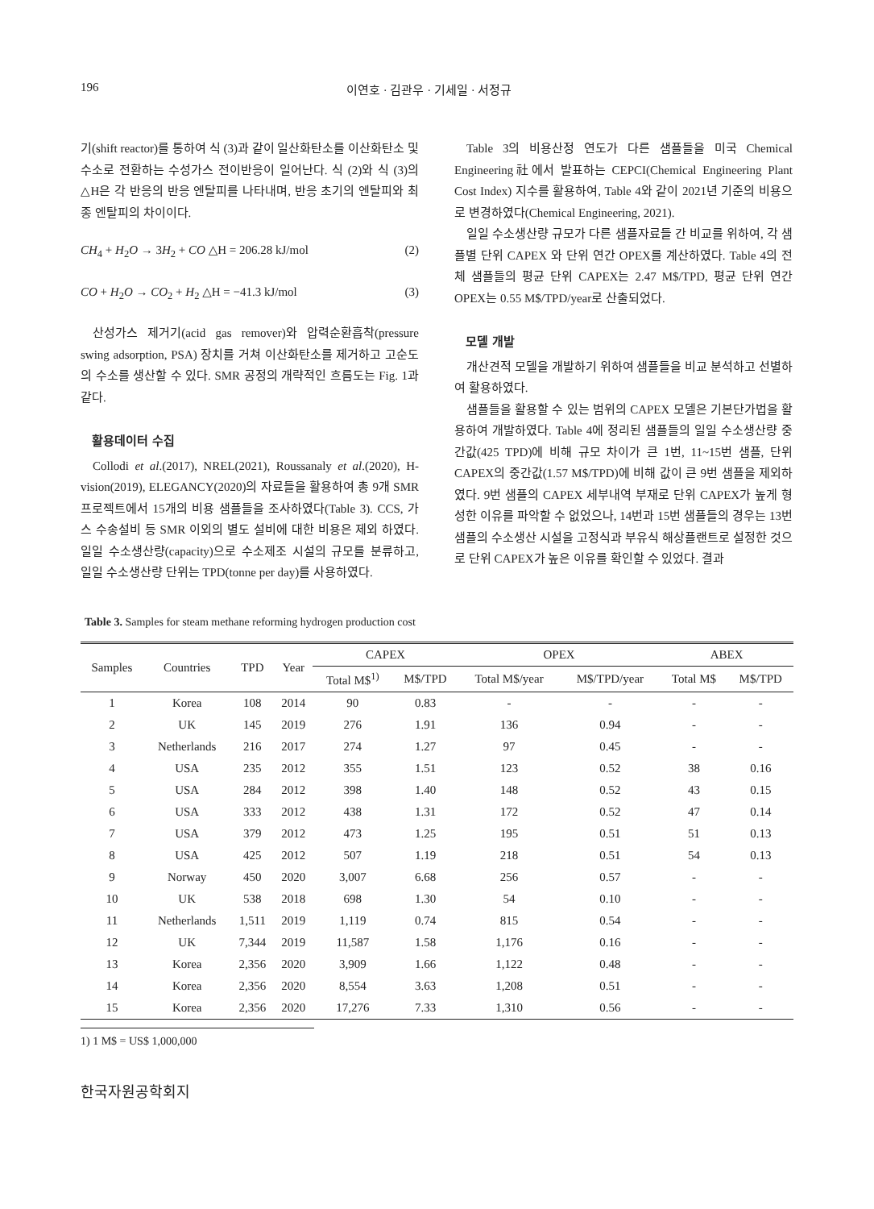196 이연호 · 김관우 · 기세일 · 서정규
기(shift reactor)를 통하여 식 (3)과 같이 일산화탄소를 이산화탄소 및 수소로 전환하는 수성가스 전이반응이 일어난다. 식 (2)와 식 (3)의 △H은 각 반응의 반응 엔탈피를 나타내며, 반응 초기의 엔탈피와 최종 엔탈피의 차이이다.
CH<sub>4</sub> + H<sub>2</sub>O → 3H<sub>2</sub> + CO △H = 206.28 kJ/mol (2)
CO + H<sub>2</sub>O → CO<sub>2</sub> + H<sub>2</sub> △H = −41.3 kJ/mol (3)
산성가스 제거기(acid gas remover)와 압력순환흡착(pressure swing adsorption, PSA) 장치를 거쳐 이산화탄소를 제거하고 고순도의 수소를 생산할 수 있다. SMR 공정의 개략적인 흐름도는 Fig. 1과 같다.
활용데이터 수집
Collodi et al.(2017), NREL(2021), Roussanaly et al.(2020), H-vision(2019), ELEGANCY(2020)의 자료들을 활용하여 총 9개 SMR 프로젝트에서 15개의 비용 샘플들을 조사하였다(Table 3). CCS, 가스 수송설비 등 SMR 이외의 별도 설비에 대한 비용은 제외 하였다. 일일 수소생산량(capacity)으로 수소제조 시설의 규모를 분류하고, 일일 수소생산량 단위는 TPD(tonne per day)를 사용하였다.
Table 3의 비용산정 연도가 다른 샘플들을 미국 Chemical Engineering社에서 발표하는 CEPCI(Chemical Engineering Plant Cost Index) 지수를 활용하여, Table 4와 같이 2021년 기준의 비용으로 변경하였다(Chemical Engineering, 2021).
일일 수소생산량 규모가 다른 샘플자료들 간 비교를 위하여, 각 샘플별 단위 CAPEX 와 단위 연간 OPEX를 계산하였다. Table 4의 전체 샘플들의 평균 단위 CAPEX는 2.47 M$/TPD, 평균 단위 연간 OPEX는 0.55 M$/TPD/year로 산출되었다.
모델 개발
개산견적 모델을 개발하기 위하여 샘플들을 비교 분석하고 선별하여 활용하였다.
샘플들을 활용할 수 있는 범위의 CAPEX 모델은 기본단가법을 활용하여 개발하였다. Table 4에 정리된 샘플들의 일일 수소생산량 중간값(425 TPD)에 비해 규모 차이가 큰 1번, 11~15번 샘플, 단위 CAPEX의 중간값(1.57 M$/TPD)에 비해 값이 큰 9번 샘플을 제외하였다. 9번 샘플의 CAPEX 세부내역 부재로 단위 CAPEX가 높게 형성한 이유를 파악할 수 없었으나, 14번과 15번 샘플들의 경우는 13번 샘플의 수소생산 시설을 고정식과 부유식 해상플랜트로 설정한 것으로 단위 CAPEX가 높은 이유를 확인할 수 있었다. 결과
Table 3. Samples for steam methane reforming hydrogen production cost
| Samples | Countries | TPD | Year | CAPEX | | OPEX | | ABEX | |
| --- | --- | --- | --- | --- | --- | --- | --- | --- | --- |
| | | | | Total M$<sup>1)</sup> | M$/TPD | Total M$/year | M$/TPD/year | Total M$ | M$/TPD |
| 1 | Korea | 108 | 2014 | 90 | 0.83 | - | - | - | - |
| 2 | UK | 145 | 2019 | 276 | 1.91 | 136 | 0.94 | - | - |
| 3 | Netherlands | 216 | 2017 | 274 | 1.27 | 97 | 0.45 | - | - |
| 4 | USA | 235 | 2012 | 355 | 1.51 | 123 | 0.52 | 38 | 0.16 |
| 5 | USA | 284 | 2012 | 398 | 1.40 | 148 | 0.52 | 43 | 0.15 |
| 6 | USA | 333 | 2012 | 438 | 1.31 | 172 | 0.52 | 47 | 0.14 |
| 7 | USA | 379 | 2012 | 473 | 1.25 | 195 | 0.51 | 51 | 0.13 |
| 8 | USA | 425 | 2012 | 507 | 1.19 | 218 | 0.51 | 54 | 0.13 |
| 9 | Norway | 450 | 2020 | 3,007 | 6.68 | 256 | 0.57 | - | - |
| 10 | UK | 538 | 2018 | 698 | 1.30 | 54 | 0.10 | - | - |
| 11 | Netherlands | 1,511 | 2019 | 1,119 | 0.74 | 815 | 0.54 | - | - |
| 12 | UK | 7,344 | 2019 | 11,587 | 1.58 | 1,176 | 0.16 | - | - |
| 13 | Korea | 2,356 | 2020 | 3,909 | 1.66 | 1,122 | 0.48 | - | - |
| 14 | Korea | 2,356 | 2020 | 8,554 | 3.63 | 1,208 | 0.51 | - | - |
| 15 | Korea | 2,356 | 2020 | 17,276 | 7.33 | 1,310 | 0.56 | - | - |
1) 1 M$ = US$ 1,000,000
한국자원공학회지